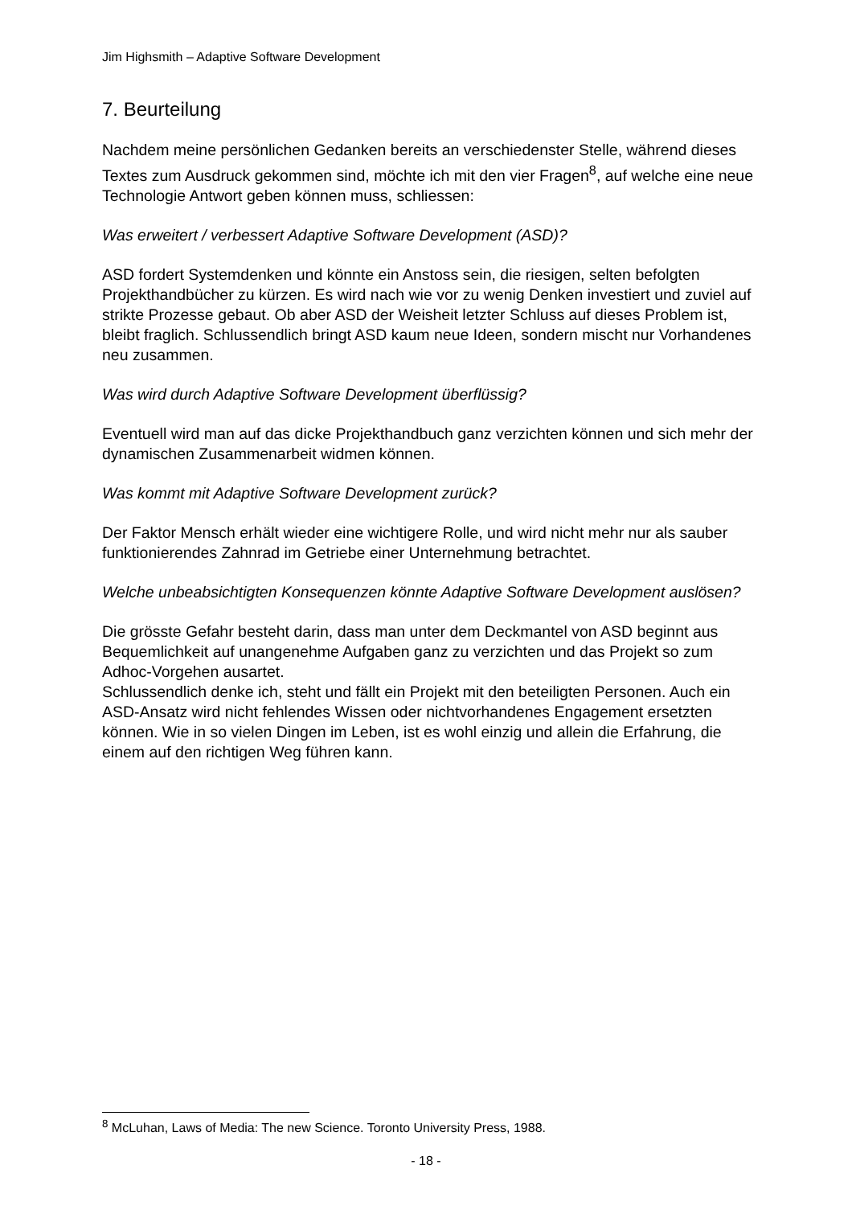Jim Highsmith – Adaptive Software Development
7. Beurteilung
Nachdem meine persönlichen Gedanken bereits an verschiedenster Stelle, während dieses Textes zum Ausdruck gekommen sind, möchte ich mit den vier Fragen<sup>8</sup>, auf welche eine neue Technologie Antwort geben können muss, schliessen:
Was erweitert / verbessert Adaptive Software Development (ASD)?
ASD fordert Systemdenken und könnte ein Anstoss sein, die riesigen, selten befolgten Projekthandbücher zu kürzen. Es wird nach wie vor zu wenig Denken investiert und zuviel auf strikte Prozesse gebaut. Ob aber ASD der Weisheit letzter Schluss auf dieses Problem ist, bleibt fraglich. Schlussendlich bringt ASD kaum neue Ideen, sondern mischt nur Vorhandenes neu zusammen.
Was wird durch Adaptive Software Development überflüssig?
Eventuell wird man auf das dicke Projekthandbuch ganz verzichten können und sich mehr der dynamischen Zusammenarbeit widmen können.
Was kommt mit Adaptive Software Development zurück?
Der Faktor Mensch erhält wieder eine wichtigere Rolle, und wird nicht mehr nur als sauber funktionierendes Zahnrad im Getriebe einer Unternehmung betrachtet.
Welche unbeabsichtigten Konsequenzen könnte Adaptive Software Development auslösen?
Die grösste Gefahr besteht darin, dass man unter dem Deckmantel von ASD beginnt aus Bequemlichkeit auf unangenehme Aufgaben ganz zu verzichten und das Projekt so zum Adhoc-Vorgehen ausartet.
Schlussendlich denke ich, steht und fällt ein Projekt mit den beteiligten Personen. Auch ein ASD-Ansatz wird nicht fehlendes Wissen oder nichtvorhandenes Engagement ersetzten können. Wie in so vielen Dingen im Leben, ist es wohl einzig und allein die Erfahrung, die einem auf den richtigen Weg führen kann.
<sup>8</sup> McLuhan, Laws of Media: The new Science. Toronto University Press, 1988.
- 18 -